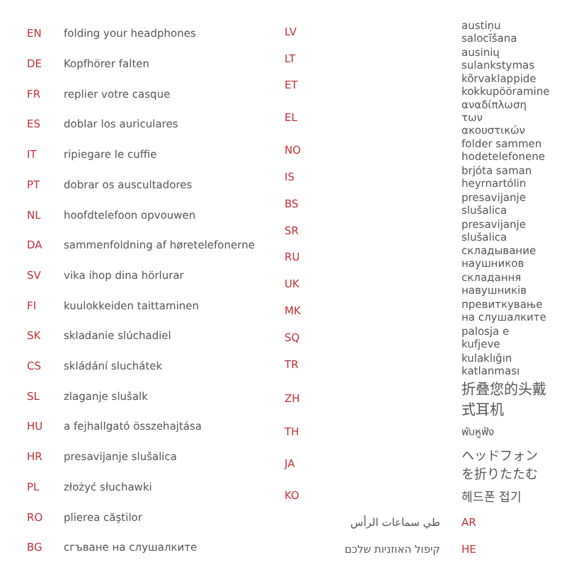| EN | folding your headphones |
| DE | Kopfhörer falten |
| FR | replier votre casque |
| ES | doblar los auriculares |
| IT | ripiegare le cuffie |
| PT | dobrar os auscultadores |
| NL | hoofdtelefoon opvouwen |
| DA | sammenfoldning af høretelefonerne |
| SV | vika ihop dina hörlurar |
| FI | kuulokkeiden taittaminen |
| SK | skladanie slúchadiel |
| CS | skládání sluchátek |
| SL | zlaganje slušalk |
| HU | a fejhallgató összehajtása |
| HR | presavijanje slušalica |
| PL | złożyć słuchawki |
| RO | plierea căştilor |
| BG | сгъване на слушалките |
| LV | austiņu salocīšana |
| LT | ausinių sulankstymas |
| ET | kõrvaklappide kokkupööramine |
| EL | αναδίπλωση των ακουστικών |
| NO | folder sammen hodetelefonene |
| IS | brjóta saman heyrnartólin |
| BS | presavijanje slušalica |
| SR | presavijanje slušalica |
| RU | складывание наушников |
| UK | складання навушників |
| MK | превиткување на слушалките |
| SQ | palosja e kufjeve |
| TR | kulaklığın katlanması |
| ZH | 折叠您的头戴式耳机 |
| TH | พับหูฟัง |
| JA | ヘッドフォンを折りたたむ |
| KO | 헤드폰 접기 |
| طي سماعات الرأس | AR |
| קיפול האוזניות שלכם | HE |